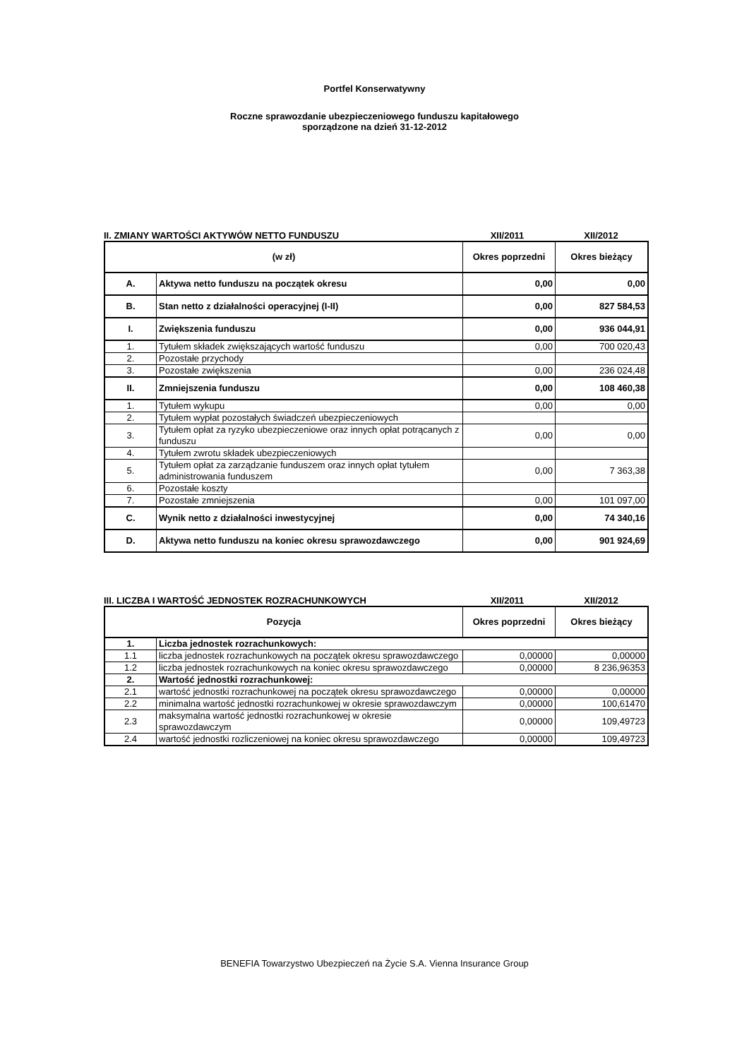Portfel Konserwatywny
Roczne sprawozdanie ubezpieczeniowego funduszu kapitałowego
sporządzone na dzień 31-12-2012
II. ZMIANY WARTOŚCI AKTYWÓW NETTO FUNDUSZU
XII/2011
XII/2012
| (w zł) | | Okres poprzedni | Okres bieżący |
| --- | --- | --- | --- |
| A. | Aktywa netto funduszu na początek okresu | 0,00 | 0,00 |
| B. | Stan netto z działalności operacyjnej (I-II) | 0,00 | 827 584,53 |
| I. | Zwiększenia funduszu | 0,00 | 936 044,91 |
| 1. | Tytułem składek zwiększających wartość funduszu | 0,00 | 700 020,43 |
| 2. | Pozostałe przychody | | |
| 3. | Pozostałe zwiększenia | 0,00 | 236 024,48 |
| II. | Zmniejszenia funduszu | 0,00 | 108 460,38 |
| 1. | Tytułem wykupu | 0,00 | 0,00 |
| 2. | Tytułem wypłat pozostałych świadczeń ubezpieczeniowych | | |
| 3. | Tytułem opłat za ryzyko ubezpieczeniowe oraz innych opłat potrącanych z funduszu | 0,00 | 0,00 |
| 4. | Tytułem zwrotu składek ubezpieczeniowych | | |
| 5. | Tytułem opłat za zarządzanie funduszem oraz innych opłat tytułem administrowania funduszem | 0,00 | 7 363,38 |
| 6. | Pozostałe koszty | | |
| 7. | Pozostałe zmniejszenia | 0,00 | 101 097,00 |
| C. | Wynik netto z działalności inwestycyjnej | 0,00 | 74 340,16 |
| D. | Aktywa netto funduszu na koniec okresu sprawozdawczego | 0,00 | 901 924,69 |
III. LICZBA I WARTOŚĆ JEDNOSTEK ROZRACHUNKOWYCH
XII/2011
XII/2012
| Pozycja | | Okres poprzedni | Okres bieżący |
| --- | --- | --- | --- |
| 1. | Liczba jednostek rozrachunkowych: | | |
| 1.1 | liczba jednostek rozrachunkowych na początek okresu sprawozdawczego | 0,00000 | 0,00000 |
| 1.2 | liczba jednostek rozrachunkowych na koniec okresu sprawozdawczego | 0,00000 | 8 236,96353 |
| 2. | Wartość jednostki rozrachunkowej: | | |
| 2.1 | wartość jednostki rozrachunkowej na początek okresu sprawozdawczego | 0,00000 | 0,00000 |
| 2.2 | minimalna wartość jednostki rozrachunkowej w okresie sprawozdawczym | 0,00000 | 100,61470 |
| 2.3 | maksymalna wartość jednostki rozrachunkowej w okresie sprawozdawczym | 0,00000 | 109,49723 |
| 2.4 | wartość jednostki rozliczeniowej na koniec okresu sprawozdawczego | 0,00000 | 109,49723 |
BENEFIA Towarzystwo Ubezpieczeń na Życie S.A. Vienna Insurance Group